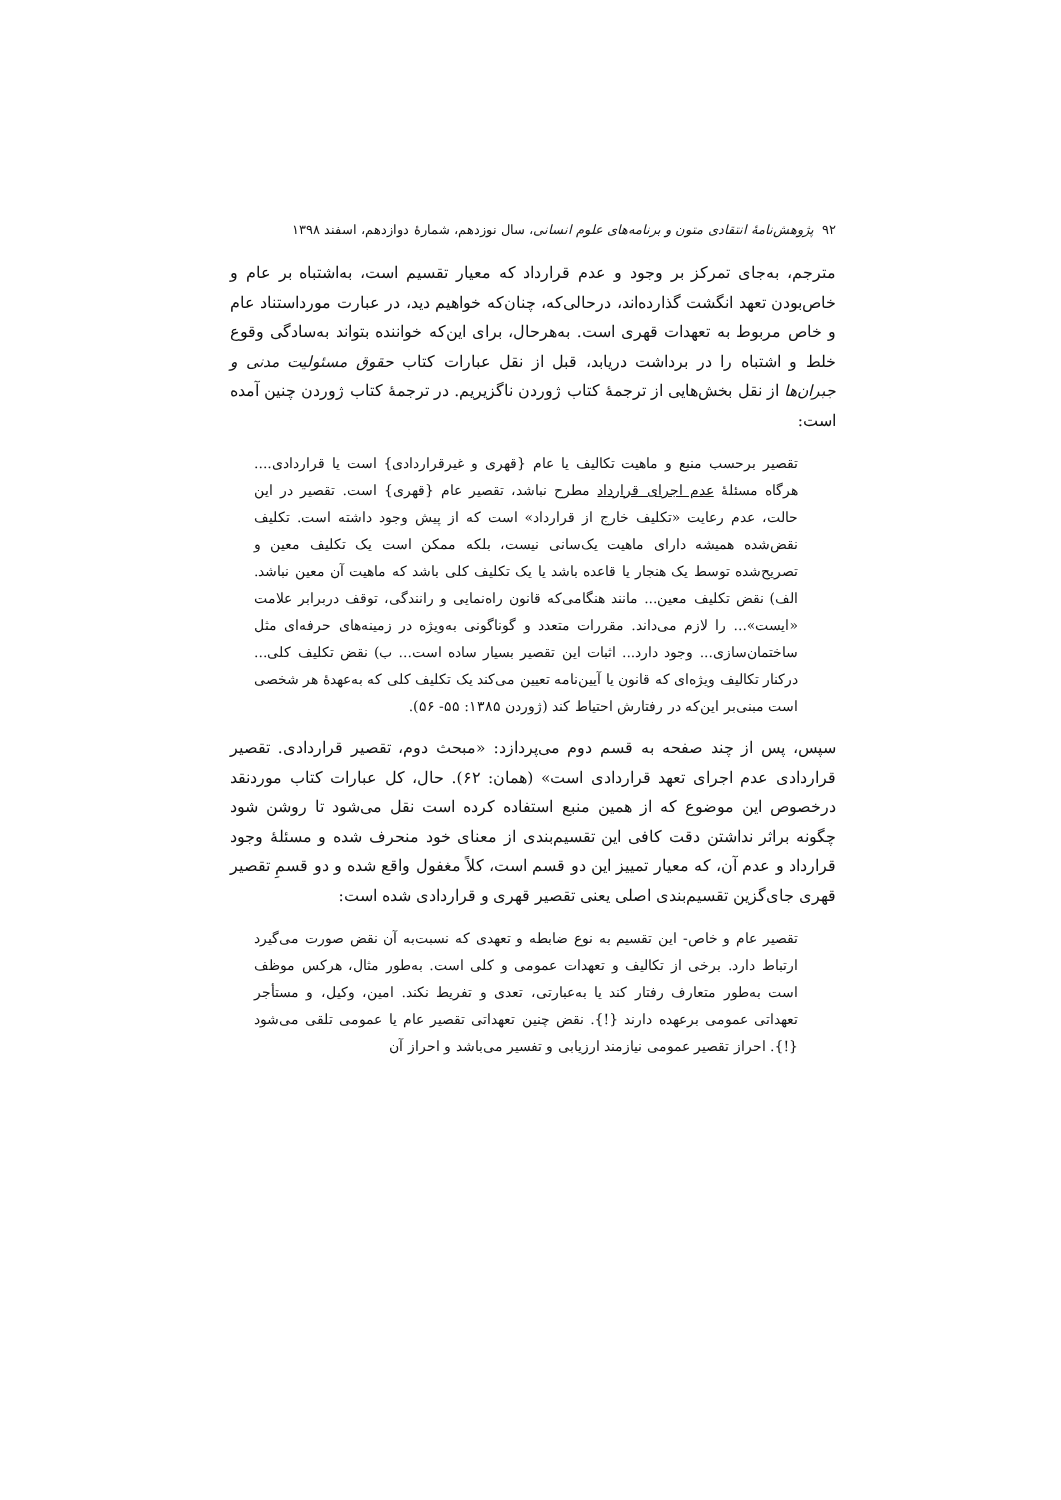۹۲ پژوهش‌نامهٔ انتقادی متون و برنامه‌های علوم انسانی، سال نوزدهم، شمارهٔ دوازدهم، اسفند ۱۳۹۸
مترجم، به‌جای تمرکز بر وجود و عدم قرارداد که معیار تقسیم است، به‌اشتباه بر عام و خاص‌بودن تعهد انگشت گذارده‌اند، درحالی‌که، چنان‌که خواهیم دید، در عبارت مورداستناد عام و خاص مربوط به تعهدات قهری است. به‌هرحال، برای این‌که خواننده بتواند به‌سادگی وقوع خلط و اشتباه را در برداشت دریابد، قبل از نقل عبارات کتاب حقوق مسئولیت مدنی و جبران‌ها از نقل بخش‌هایی از ترجمهٔ کتاب ژوردن ناگزیریم. در ترجمهٔ کتاب ژوردن چنین آمده است:
تقصیر برحسب منبع و ماهیت تکالیف یا عام {قهری و غیرقراردادی} است یا قراردادی.... هرگاه مسئلهٔ عدم اجرای قرارداد مطرح نباشد، تقصیر عام {قهری} است. تقصیر در این حالت، عدم رعایت «تکلیف خارج از قرارداد» است که از پیش وجود داشته است. تکلیف نقض‌شده همیشه دارای ماهیت یک‌سانی نیست، بلکه ممکن است یک تکلیف معین و تصریح‌شده توسط یک هنجار یا قاعده باشد یا یک تکلیف کلی باشد که ماهیت آن معین نباشد. الف) نقض تکلیف معین... مانند هنگامی‌که قانون راه‌نمایی و رانندگی، توقف دربرابر علامت «ایست»... را لازم می‌داند. مقررات متعدد و گوناگونی به‌ویژه در زمینه‌های حرفه‌ای مثل ساختمان‌سازی... وجود دارد... اثبات این تقصیر بسیار ساده است... ب) نقض تکلیف کلی... درکنار تکالیف ویژه‌ای که قانون یا آیین‌نامه تعیین می‌کند یک تکلیف کلی که به‌عهدهٔ هر شخصی است مبنی‌بر این‌که در رفتارش احتیاط کند (ژوردن ۱۳۸۵: ۵۵- ۵۶).
سپس، پس از چند صفحه به قسم دوم می‌پردازد: «مبحث دوم، تقصیر قراردادی. تقصیر قراردادی عدم اجرای تعهد قراردادی است» (همان: ۶۲). حال، کل عبارات کتاب موردنقد درخصوص این موضوع که از همین منبع استفاده کرده است نقل می‌شود تا روشن شود چگونه براثر نداشتن دقت کافی این تقسیم‌بندی از معنای خود منحرف شده و مسئلهٔ وجود قرارداد و عدم آن، که معیار تمییز این دو قسم است، کلاً مغفول واقع شده و دو قسمِ تقصیر قهری جای‌گزین تقسیم‌بندی اصلی یعنی تقصیر قهری و قراردادی شده است:
تقصیر عام و خاص- این تقسیم به نوع ضابطه و تعهدی که نسبت‌به آن نقض صورت می‌گیرد ارتباط دارد. برخی از تکالیف و تعهدات عمومی و کلی است. به‌طور مثال، هرکس موظف است به‌طور متعارف رفتار کند یا به‌عبارتی، تعدی و تفریط نکند. امین، وکیل، و مستأجر تعهداتی عمومی برعهده دارند {!}. نقض چنین تعهداتی تقصیر عام یا عمومی تلقی می‌شود {!}. احراز تقصیر عمومی نیازمند ارزیابی و تفسیر می‌باشد و احراز آن